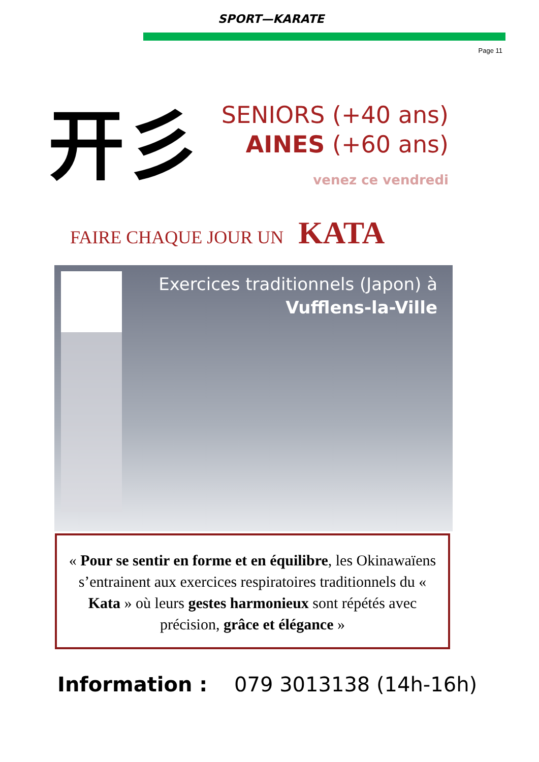SPORT—KARATE
Page 11
开彡
SENIORS (+40 ans)
AINES (+60 ans)
venez ce vendredi
FAIRE CHAQUE JOUR UN KATA
Exercices traditionnels (Japon) à
Vufflens-la-Ville
« Pour se sentir en forme et en équilibre, les Okinawaïens s’entrainent aux exercices respiratoires traditionnels du « Kata » où leurs gestes harmonieux sont répétés avec précision, grâce et élégance »
Information : 079 3013138 (14h-16h)